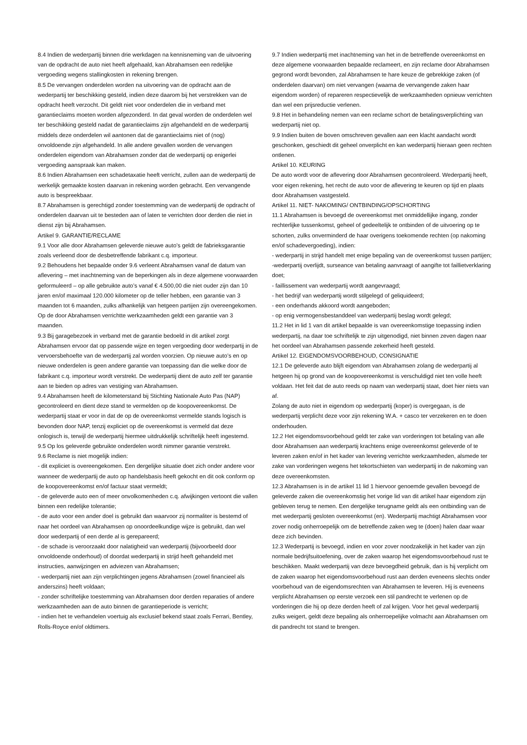8.4 Indien de wederpartij binnen drie werkdagen na kennisneming van de uitvoering van de opdracht de auto niet heeft afgehaald, kan Abrahamsen een redelijke vergoeding wegens stallingkosten in rekening brengen.
8.5 De vervangen onderdelen worden na uitvoering van de opdracht aan de wederpartij ter beschikking gesteld, indien deze daarom bij het verstrekken van de opdracht heeft verzocht. Dit geldt niet voor onderdelen die in verband met garantieclaims moeten worden afgezonderd. In dat geval worden de onderdelen wel ter beschikking gesteld nadat de garantieclaims zijn afgehandeld en de wederpartij middels deze onderdelen wil aantonen dat de garantieclaims niet of (nog) onvoldoende zijn afgehandeld. In alle andere gevallen worden de vervangen onderdelen eigendom van Abrahamsen zonder dat de wederpartij op enigerlei vergoeding aanspraak kan maken.
8.6 Indien Abrahamsen een schadetaxatie heeft verricht, zullen aan de wederpartij de werkelijk gemaakte kosten daarvan in rekening worden gebracht. Een vervangende auto is bespreekbaar.
8.7 Abrahamsen is gerechtigd zonder toestemming van de wederpartij de opdracht of onderdelen daarvan uit te besteden aan of laten te verrichten door derden die niet in dienst zijn bij Abrahamsen.
Artikel 9. GARANTIE/RECLAME
9.1 Voor alle door Abrahamsen geleverde nieuwe auto’s geldt de fabrieksgarantie zoals verleend door de desbetreffende fabrikant c.q. importeur.
9.2 Behoudens het bepaalde onder 9.6 verleent Abrahamsen vanaf de datum van aflevering – met inachtneming van de beperkingen als in deze algemene voorwaarden geformuleerd – op alle gebruikte auto’s vanaf € 4.500,00 die niet ouder zijn dan 10 jaren en/of maximaal 120.000 kilometer op de teller hebben, een garantie van 3 maanden tot 6 maanden, zulks afhankelijk van hetgeen partijen zijn overeengekomen. Op de door Abrahamsen verrichtte werkzaamheden geldt een garantie van 3 maanden.
9.3 Bij garagebezoek in verband met de garantie bedoeld in dit artikel zorgt Abrahamsen ervoor dat op passende wijze en tegen vergoeding door wederpartij in de vervoersbehoefte van de wederpartij zal worden voorzien. Op nieuwe auto’s en op nieuwe onderdelen is geen andere garantie van toepassing dan die welke door de fabrikant c.q. importeur wordt verstrekt. De wederpartij dient de auto zelf ter garantie aan te bieden op adres van vestiging van Abrahamsen.
9.4 Abrahamsen heeft de kilometerstand bij Stichting Nationale Auto Pas (NAP) gecontroleerd en dient deze stand te vermelden op de koopovereenkomst. De wederpartij staat er voor in dat de op de overeenkomst vermelde stands logisch is bevonden door NAP, tenzij expliciet op de overeenkomst is vermeld dat deze onlogisch is, terwijl de wederpartij hiermee uitdrukkelijk schriftelijk heeft ingestemd.
9.5 Op los geleverde gebruikte onderdelen wordt nimmer garantie verstrekt.
9.6 Reclame is niet mogelijk indien:
- dit expliciet is overeengekomen. Een dergelijke situatie doet zich onder andere voor wanneer de wederpartij de auto op handelsbasis heeft gekocht en dit ook conform op de koopovereenkomst en/of factuur staat vermeldt;
- de geleverde auto een of meer onvolkomenheden c.q. afwijkingen vertoont die vallen binnen een redelijke tolerantie;
- de auto voor een ander doel is gebruikt dan waarvoor zij normaliter is bestemd of naar het oordeel van Abrahamsen op onoordeelkundige wijze is gebruikt, dan wel door wederpartij of een derde al is gerepareerd;
- de schade is veroorzaakt door nalatigheid van wederpartij (bijvoorbeeld door onvoldoende onderhoud) of doordat wederpartij in strijd heeft gehandeld met instructies, aanwijzingen en adviezen van Abrahamsen;
- wederpartij niet aan zijn verplichtingen jegens Abrahamsen (zowel financieel als anderszins) heeft voldaan;
- zonder schriftelijke toestemming van Abrahamsen door derden reparaties of andere werkzaamheden aan de auto binnen de garantieperiode is verricht;
- indien het te verhandelen voertuig als exclusief bekend staat zoals Ferrari, Bentley, Rolls-Royce en/of oldtimers.
9.7 Indien wederpartij met inachtneming van het in de betreffende overeenkomst en deze algemene voorwaarden bepaalde reclameert, en zijn reclame door Abrahamsen gegrond wordt bevonden, zal Abrahamsen te hare keuze de gebrekkige zaken (of onderdelen daarvan) om niet vervangen (waarna de vervangende zaken haar eigendom worden) of repareren respectievelijk de werkzaamheden opnieuw verrichten dan wel een prijsreductie verlenen.
9.8 Het in behandeling nemen van een reclame schort de betalingsverplichting van wederpartij niet op.
9.9 Indien buiten de boven omschreven gevallen aan een klacht aandacht wordt geschonken, geschiedt dit geheel onverplicht en kan wederpartij hieraan geen rechten ontlenen.
Artikel 10. KEURING
De auto wordt voor de aflevering door Abrahamsen gecontroleerd. Wederpartij heeft, voor eigen rekening, het recht de auto voor de aflevering te keuren op tijd en plaats door Abrahamsen vastgesteld.
Artikel 11. NIET- NAKOMING/ ONTBINDING/OPSCHORTING
11.1 Abrahamsen is bevoegd de overeenkomst met onmiddellijke ingang, zonder rechterlijke tussenkomst, geheel of gedeeltelijk te ontbinden of de uitvoering op te schorten, zulks onverminderd de haar overigens toekomende rechten (op nakoming en/of schadevergoeding), indien:
- wederpartij in strijd handelt met enige bepaling van de overeenkomst tussen partijen;
-wederpartij overlijdt, surseance van betaling aanvraagt of aangifte tot faillietverklaring doet;
- faillissement van wederpartij wordt aangevraagd;
- het bedrijf van wederpartij wordt stilgelegd of geliquideerd;
- een onderhands akkoord wordt aangeboden;
- op enig vermogensbestanddeel van wederpartij beslag wordt gelegd;
11.2 Het in lid 1 van dit artikel bepaalde is van overeenkomstige toepassing indien wederpartij, na daar toe schriftelijk te zijn uitgenodigd, niet binnen zeven dagen naar het oordeel van Abrahamsen passende zekerheid heeft gesteld.
Artikel 12. EIGENDOMSVOORBEHOUD, CONSIGNATIE
12.1 De geleverde auto blijft eigendom van Abrahamsen zolang de wederpartij al hetgeen hij op grond van de koopovereenkomst is verschuldigd niet ten volle heeft voldaan. Het feit dat de auto reeds op naam van wederpartij staat, doet hier niets van af.
Zolang de auto niet in eigendom op wederpartij (koper) is overgegaan, is de wederpartij verplicht deze voor zijn rekening W.A. + casco ter verzekeren en te doen onderhouden.
12.2 Het eigendomsvoorbehoud geldt ter zake van vorderingen tot betaling van alle door Abrahamsen aan wederpartij krachtens enige overeenkomst geleverde of te leveren zaken en/of in het kader van levering verrichte werkzaamheden, alsmede ter zake van vorderingen wegens het tekortschieten van wederpartij in de nakoming van deze overeenkomsten.
12.3 Abrahamsen is in de artikel 11 lid 1 hiervoor genoemde gevallen bevoegd de geleverde zaken die overeenkomstig het vorige lid van dit artikel haar eigendom zijn gebleven terug te nemen. Een dergelijke terugname geldt als een ontbinding van de met wederpartij gesloten overeenkomst (en). Wederpartij machtigt Abrahamsen voor zover nodig onherroepelijk om de betreffende zaken weg te (doen) halen daar waar deze zich bevinden.
12.3 Wederpartij is bevoegd, indien en voor zover noodzakelijk in het kader van zijn normale bedrijfsuitoefening, over de zaken waarop het eigendomsvoorbehoud rust te beschikken. Maakt wederpartij van deze bevoegdheid gebruik, dan is hij verplicht om de zaken waarop het eigendomsvoorbehoud rust aan derden eveneens slechts onder voorbehoud van de eigendomsrechten van Abrahamsen te leveren. Hij is eveneens verplicht Abrahamsen op eerste verzoek een stil pandrecht te verlenen op de vorderingen die hij op deze derden heeft of zal krijgen. Voor het geval wederpartij zulks weigert, geldt deze bepaling als onherroepelijke volmacht aan Abrahamsen om dit pandrecht tot stand te brengen.